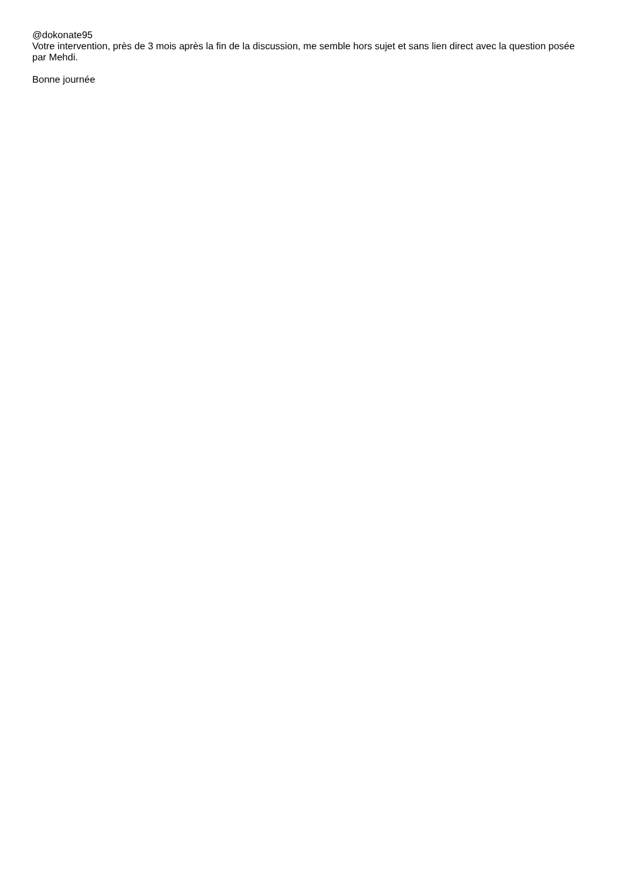@dokonate95
Votre intervention, près de 3 mois après la fin de la discussion, me semble hors sujet et sans lien direct avec la question posée par Mehdi.
Bonne journée